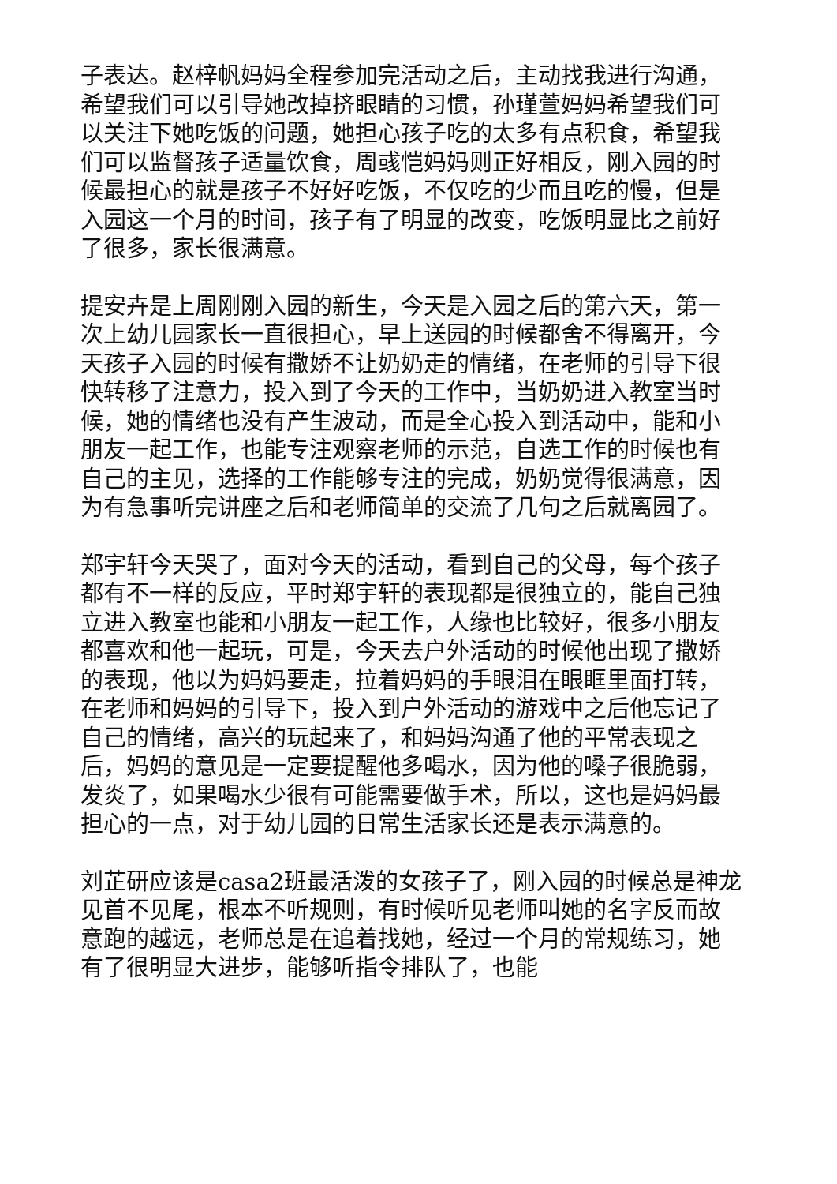子表达。赵梓帆妈妈全程参加完活动之后，主动找我进行沟通，希望我们可以引导她改掉挤眼睛的习惯，孙瑾萱妈妈希望我们可以关注下她吃饭的问题，她担心孩子吃的太多有点积食，希望我们可以监督孩子适量饮食，周彧恺妈妈则正好相反，刚入园的时候最担心的就是孩子不好好吃饭，不仅吃的少而且吃的慢，但是入园这一个月的时间，孩子有了明显的改变，吃饭明显比之前好了很多，家长很满意。
提安卉是上周刚刚入园的新生，今天是入园之后的第六天，第一次上幼儿园家长一直很担心，早上送园的时候都舍不得离开，今天孩子入园的时候有撒娇不让奶奶走的情绪，在老师的引导下很快转移了注意力，投入到了今天的工作中，当奶奶进入教室当时候，她的情绪也没有产生波动，而是全心投入到活动中，能和小朋友一起工作，也能专注观察老师的示范，自选工作的时候也有自己的主见，选择的工作能够专注的完成，奶奶觉得很满意，因为有急事听完讲座之后和老师简单的交流了几句之后就离园了。
郑宇轩今天哭了，面对今天的活动，看到自己的父母，每个孩子都有不一样的反应，平时郑宇轩的表现都是很独立的，能自己独立进入教室也能和小朋友一起工作，人缘也比较好，很多小朋友都喜欢和他一起玩，可是，今天去户外活动的时候他出现了撒娇的表现，他以为妈妈要走，拉着妈妈的手眼泪在眼眶里面打转，在老师和妈妈的引导下，投入到户外活动的游戏中之后他忘记了自己的情绪，高兴的玩起来了，和妈妈沟通了他的平常表现之后，妈妈的意见是一定要提醒他多喝水，因为他的嗓子很脆弱，发炎了，如果喝水少很有可能需要做手术，所以，这也是妈妈最担心的一点，对于幼儿园的日常生活家长还是表示满意的。
刘芷研应该是casa2班最活泼的女孩子了，刚入园的时候总是神龙见首不见尾，根本不听规则，有时候听见老师叫她的名字反而故意跑的越远，老师总是在追着找她，经过一个月的常规练习，她有了很明显大进步，能够听指令排队了，也能